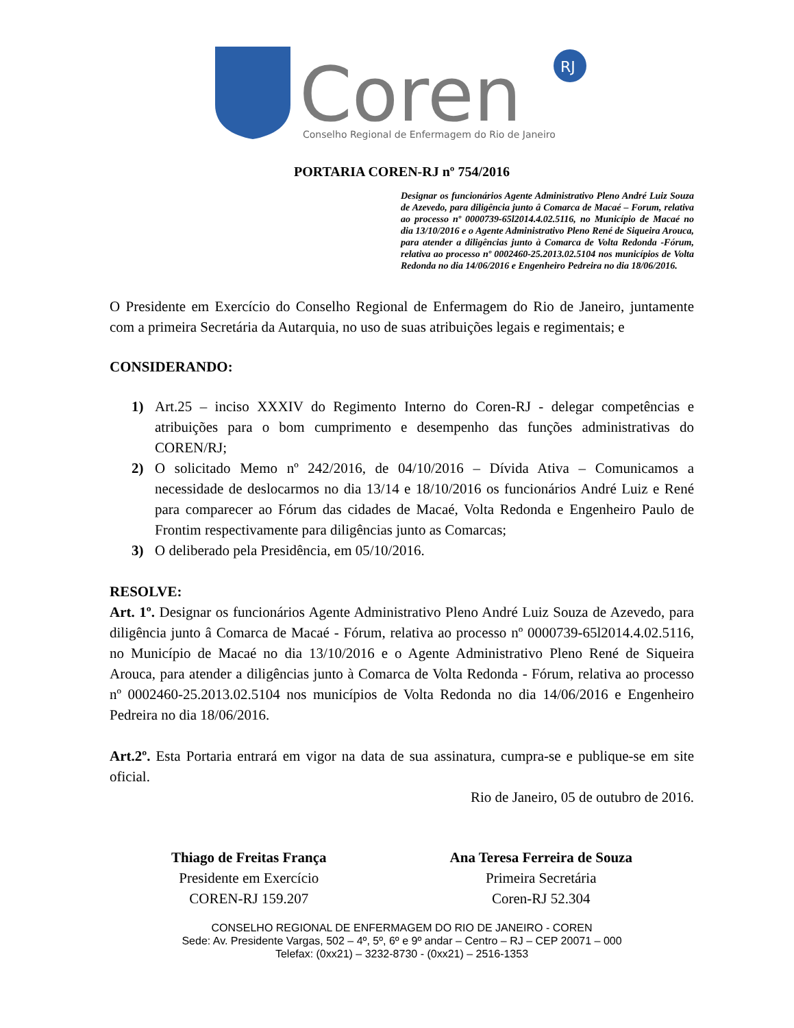Coren
RJ
Conselho Regional de Enfermagem do Rio de Janeiro
PORTARIA COREN-RJ nº 754/2016
Designar os funcionários Agente Administrativo Pleno André Luiz Souza de Azevedo, para diligência junto â Comarca de Macaé – Forum, relativa ao processo nº 0000739-65l2014.4.02.5116, no Município de Macaé no dia 13/10/2016 e o Agente Administrativo Pleno René de Siqueira Arouca, para atender a diligências junto à Comarca de Volta Redonda -Fórum, relativa ao processo nº 0002460-25.2013.02.5104 nos municípios de Volta Redonda no dia 14/06/2016 e Engenheiro Pedreira no dia 18/06/2016.
O Presidente em Exercício do Conselho Regional de Enfermagem do Rio de Janeiro, juntamente com a primeira Secretária da Autarquia, no uso de suas atribuições legais e regimentais; e
CONSIDERANDO:
1) Art.25 – inciso XXXIV do Regimento Interno do Coren-RJ - delegar competências e atribuições para o bom cumprimento e desempenho das funções administrativas do COREN/RJ;
2) O solicitado Memo nº 242/2016, de 04/10/2016 – Dívida Ativa – Comunicamos a necessidade de deslocarmos no dia 13/14 e 18/10/2016 os funcionários André Luiz e René para comparecer ao Fórum das cidades de Macaé, Volta Redonda e Engenheiro Paulo de Frontim respectivamente para diligências junto as Comarcas;
3) O deliberado pela Presidência, em 05/10/2016.
RESOLVE:
Art. 1º. Designar os funcionários Agente Administrativo Pleno André Luiz Souza de Azevedo, para diligência junto â Comarca de Macaé - Fórum, relativa ao processo nº 0000739-65l2014.4.02.5116, no Município de Macaé no dia 13/10/2016 e o Agente Administrativo Pleno René de Siqueira Arouca, para atender a diligências junto à Comarca de Volta Redonda - Fórum, relativa ao processo nº 0002460-25.2013.02.5104 nos municípios de Volta Redonda no dia 14/06/2016 e Engenheiro Pedreira no dia 18/06/2016.
Art.2º. Esta Portaria entrará em vigor na data de sua assinatura, cumpra-se e publique-se em site oficial.
Rio de Janeiro, 05 de outubro de 2016.
Thiago de Freitas França
Presidente em Exercício
COREN-RJ 159.207
Ana Teresa Ferreira de Souza
Primeira Secretária
Coren-RJ 52.304
CONSELHO REGIONAL DE ENFERMAGEM DO RIO DE JANEIRO - COREN
Sede: Av. Presidente Vargas, 502 – 4º, 5º, 6º e 9º andar – Centro – RJ – CEP 20071 – 000
Telefax: (0xx21) – 3232-8730 - (0xx21) – 2516-1353